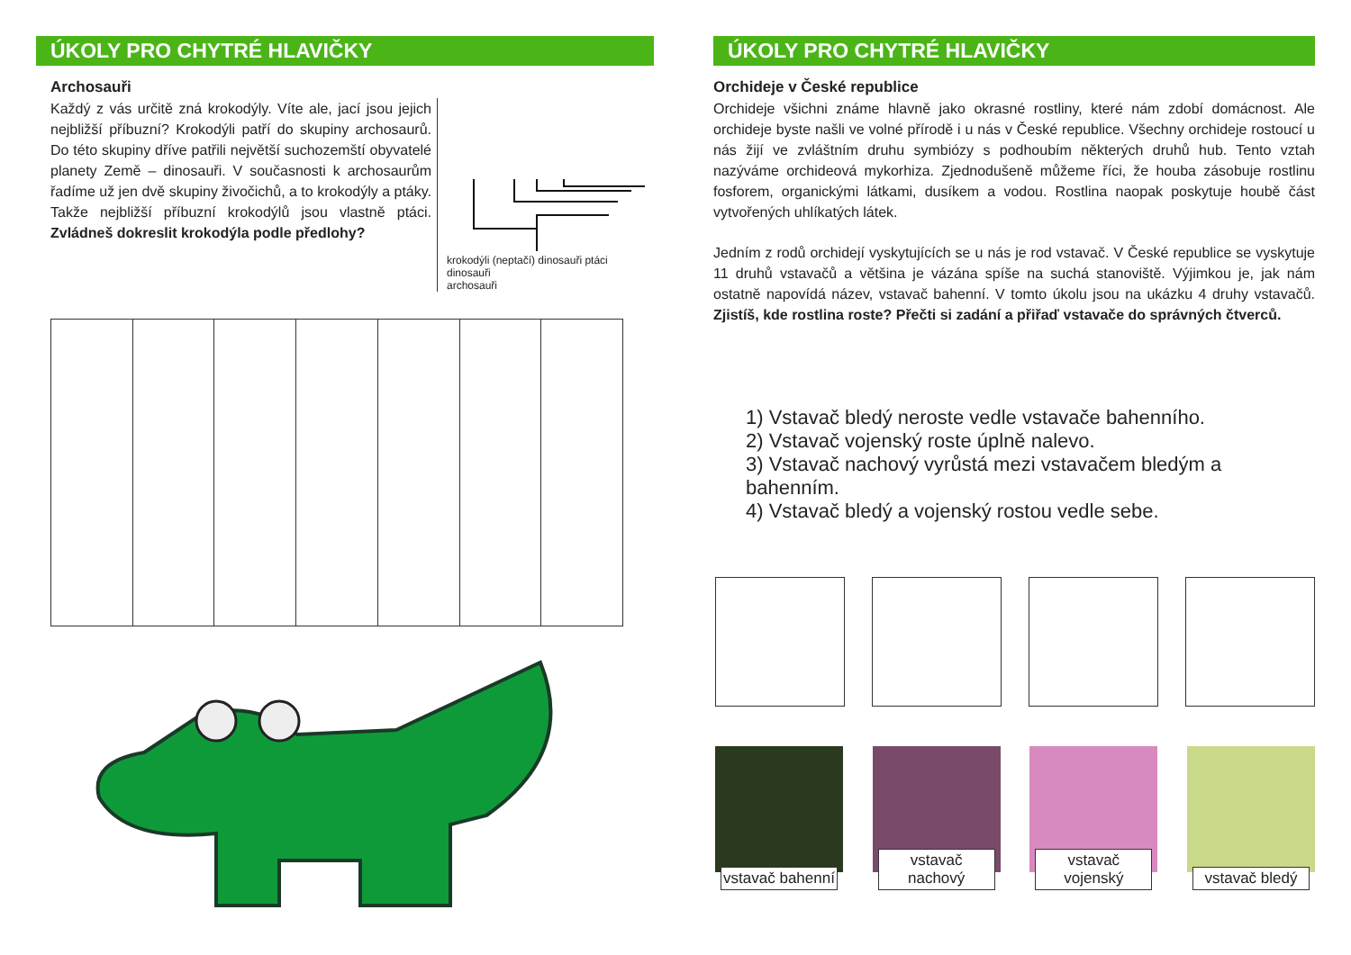ÚKOLY PRO CHYTRÉ HLAVIČKY
Archosauři
Každý z vás určitě zná krokodýly. Víte ale, jací jsou jejich nejbližší příbuzní? Krokodýli patří do skupiny archosaurů. Do této skupiny dříve patřili největší suchozemští obyvatelé planety Země – dinosauři. V současnosti k archosaurům řadíme už jen dvě skupiny živočichů, a to krokodýly a ptáky. Takže nejbližší příbuzní krokodýlů jsou vlastně ptáci. Zvládneš dokreslit krokodýla podle předlohy?
krokodýli (neptačí) dinosauři ptáci
dinosauři
archosauři
ÚKOLY PRO CHYTRÉ HLAVIČKY
Orchideje v České republice
Orchideje všichni známe hlavně jako okrasné rostliny, které nám zdobí domácnost. Ale orchideje byste našli ve volné přírodě i u nás v České republice. Všechny orchideje rostoucí u nás žijí ve zvláštním druhu symbiózy s podhoubím některých druhů hub. Tento vztah nazýváme orchideová mykorhiza. Zjednodušeně můžeme říci, že houba zásobuje rostlinu fosforem, organickými látkami, dusíkem a vodou. Rostlina naopak poskytuje houbě část vytvořených uhlíkatých látek.
Jedním z rodů orchidejí vyskytujících se u nás je rod vstavač. V České republice se vyskytuje 11 druhů vstavačů a většina je vázána spíše na suchá stanoviště. Výjimkou je, jak nám ostatně napovídá název, vstavač bahenní. V tomto úkolu jsou na ukázku 4 druhy vstavačů. Zjistíš, kde rostlina roste? Přečti si zadání a přiřaď vstavače do správných čtverců.
1) Vstavač bledý neroste vedle vstavače bahenního.
2) Vstavač vojenský roste úplně nalevo.
3) Vstavač nachový vyrůstá mezi vstavačem bledým a bahenním.
4) Vstavač bledý a vojenský rostou vedle sebe.
vstavač bahenní
vstavač nachový
vstavač vojenský
vstavač bledý